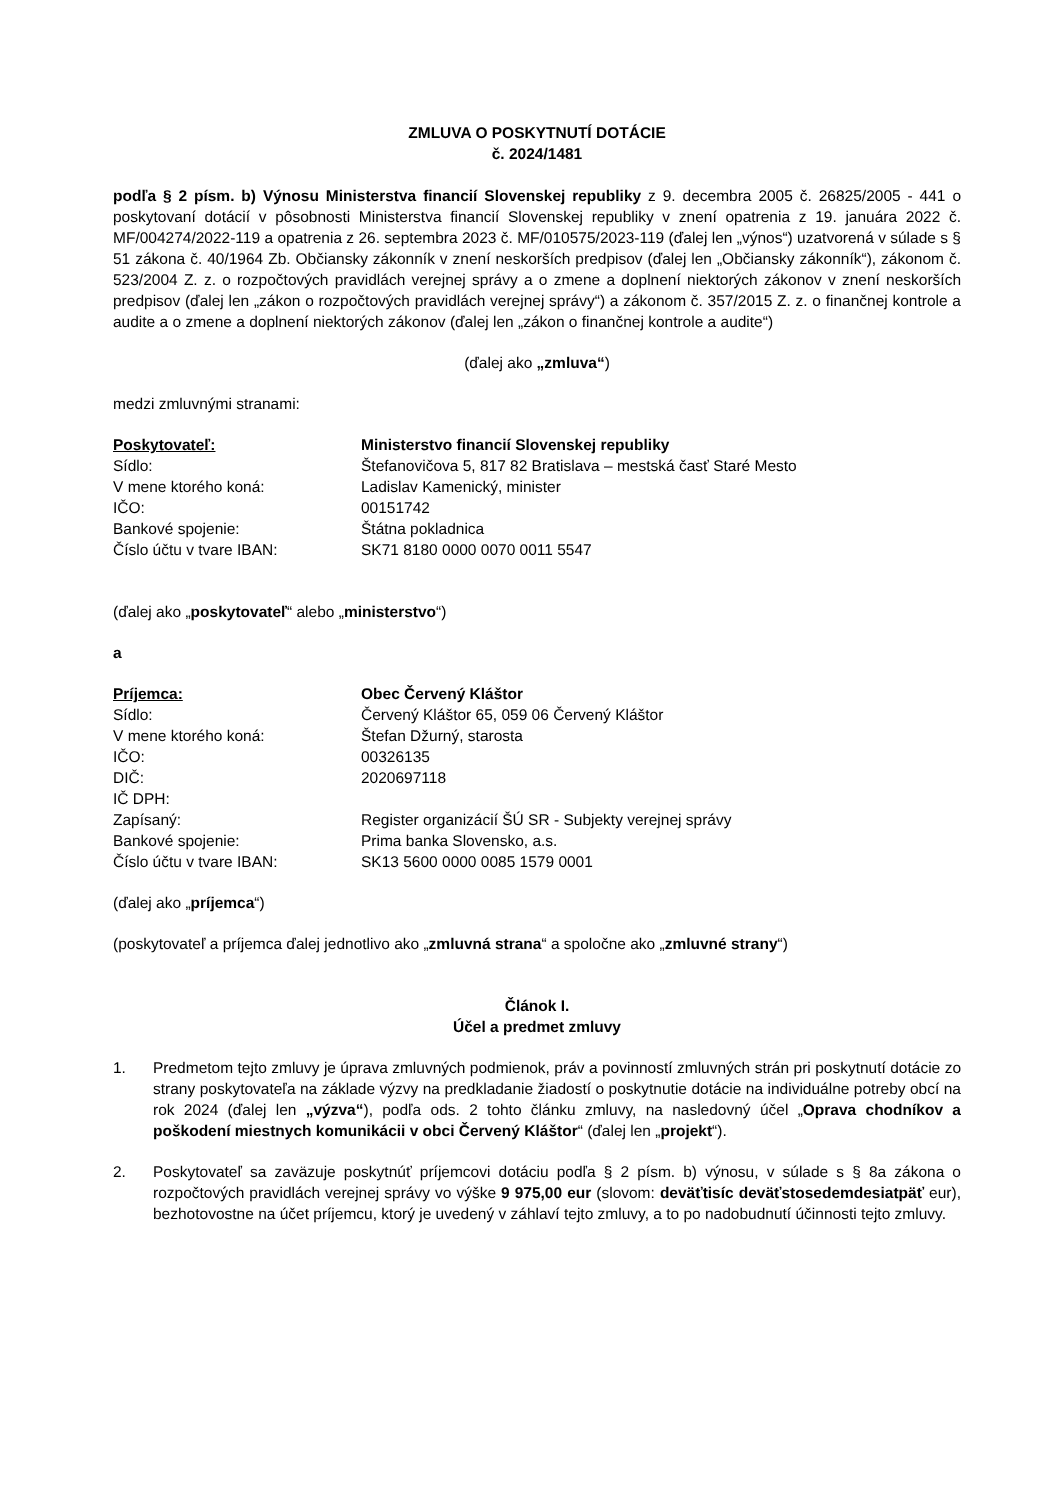ZMLUVA O POSKYTNUTÍ DOTÁCIE
č. 2024/1481
podľa § 2 písm. b) Výnosu Ministerstva financií Slovenskej republiky z 9. decembra 2005 č. 26825/2005 - 441 o poskytovaní dotácií v pôsobnosti Ministerstva financií Slovenskej republiky v znení opatrenia z 19. januára 2022 č. MF/004274/2022-119 a opatrenia z 26. septembra 2023 č. MF/010575/2023-119 (ďalej len „výnos“) uzatvorená v súlade s § 51 zákona č. 40/1964 Zb. Občiansky zákonník v znení neskorších predpisov (ďalej len „Občiansky zákonník“), zákonom č. 523/2004 Z. z. o rozpočtových pravidlách verejnej správy a o zmene a doplnení niektorých zákonov v znení neskorších predpisov (ďalej len „zákon o rozpočtových pravidlách verejnej správy“) a zákonom č. 357/2015 Z. z. o finančnej kontrole a audite a o zmene a doplnení niektorých zákonov (ďalej len „zákon o finančnej kontrole a audite“)
(ďalej ako „zmluva“)
medzi zmluvnými stranami:
Poskytovateľ:
Ministerstvo financií Slovenskej republiky
Sídlo:
Štefanovičova 5, 817 82 Bratislava – mestská časť Staré Mesto
V mene ktorého koná:
Ladislav Kamenický, minister
IČO:
00151742
Bankové spojenie:
Štátna pokladnica
Číslo účtu v tvare IBAN:
SK71 8180 0000 0070 0011 5547
(ďalej ako „poskytovateľ“ alebo „ministerstvo“)
a
Príjemca:
Obec Červený Kláštor
Sídlo:
Červený Kláštor 65, 059 06 Červený Kláštor
V mene ktorého koná:
Štefan Džurný, starosta
IČO:
00326135
DIČ:
2020697118
IČ DPH:
Zapísaný:
Register organizácií ŠÚ SR - Subjekty verejnej správy
Bankové spojenie:
Prima banka Slovensko, a.s.
Číslo účtu v tvare IBAN:
SK13 5600 0000 0085 1579 0001
(ďalej ako „príjemca“)
(poskytovateľ a príjemca ďalej jednotlivo ako „zmluvná strana“ a spoločne ako „zmluvné strany“)
Článok I.
Účel a predmet zmluvy
1. Predmetom tejto zmluvy je úprava zmluvných podmienok, práv a povinností zmluvných strán pri poskytnutí dotácie zo strany poskytovateľa na základe výzvy na predkladanie žiadostí o poskytnutie dotácie na individuálne potreby obcí na rok 2024 (ďalej len „výzva“), podľa ods. 2 tohto článku zmluvy, na nasledovný účel „Oprava chodníkov a poškodení miestnych komunikácii v obci Červený Kláštor“ (ďalej len „projekt“).
2. Poskytovateľ sa zaväzuje poskytnúť príjemcovi dotáciu podľa § 2 písm. b) výnosu, v súlade s § 8a zákona o rozpočtových pravidlách verejnej správy vo výške 9 975,00 eur (slovom: deväťtisíc deväťstosedemdesiatpäť eur), bezhotovostne na účet príjemcu, ktorý je uvedený v záhlaví tejto zmluvy, a to po nadobudnutí účinnosti tejto zmluvy.